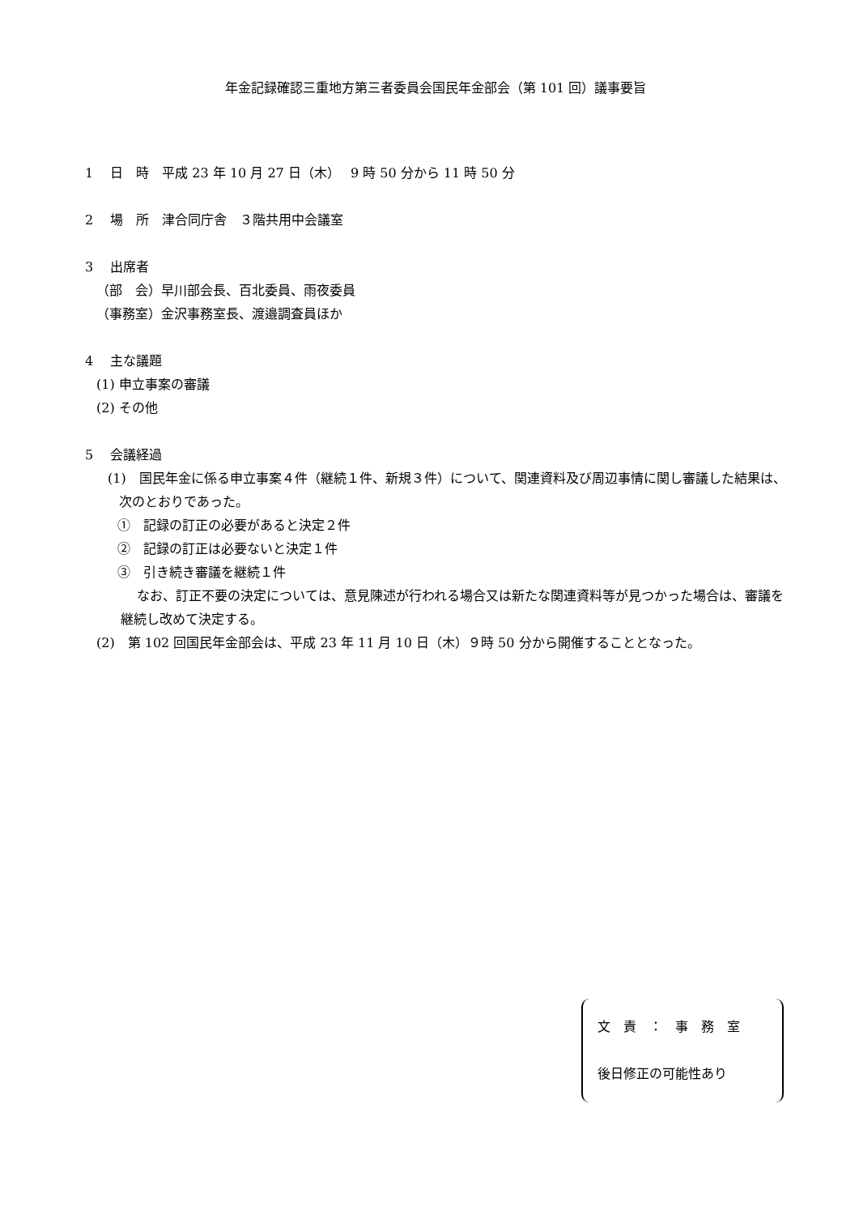年金記録確認三重地方第三者委員会国民年金部会（第 101 回）議事要旨
1　 日　時　平成 23 年 10 月 27 日（木）　 9 時 50 分から 11 時 50 分
2　 場　所　津合同庁舎　３階共用中会議室
3　 出席者
（部　会）早川部会長、百北委員、雨夜委員
（事務室）金沢事務室長、渡邉調査員ほか
4　 主な議題
(1) 申立事案の審議
(2) その他
5　 会議経過
(1)　国民年金に係る申立事案４件（継続１件、新規３件）について、関連資料及び周辺事情に関し審議した結果は、次のとおりであった。
①　記録の訂正の必要があると決定２件
②　記録の訂正は必要ないと決定１件
③　引き続き審議を継続１件
なお、訂正不要の決定については、意見陳述が行われる場合又は新たな関連資料等が見つかった場合は、審議を継続し改めて決定する。
(2)　第 102 回国民年金部会は、平成 23 年 11 月 10 日（木）９時 50 分から開催することとなった。
文　責　：　事　務　室
後日修正の可能性あり